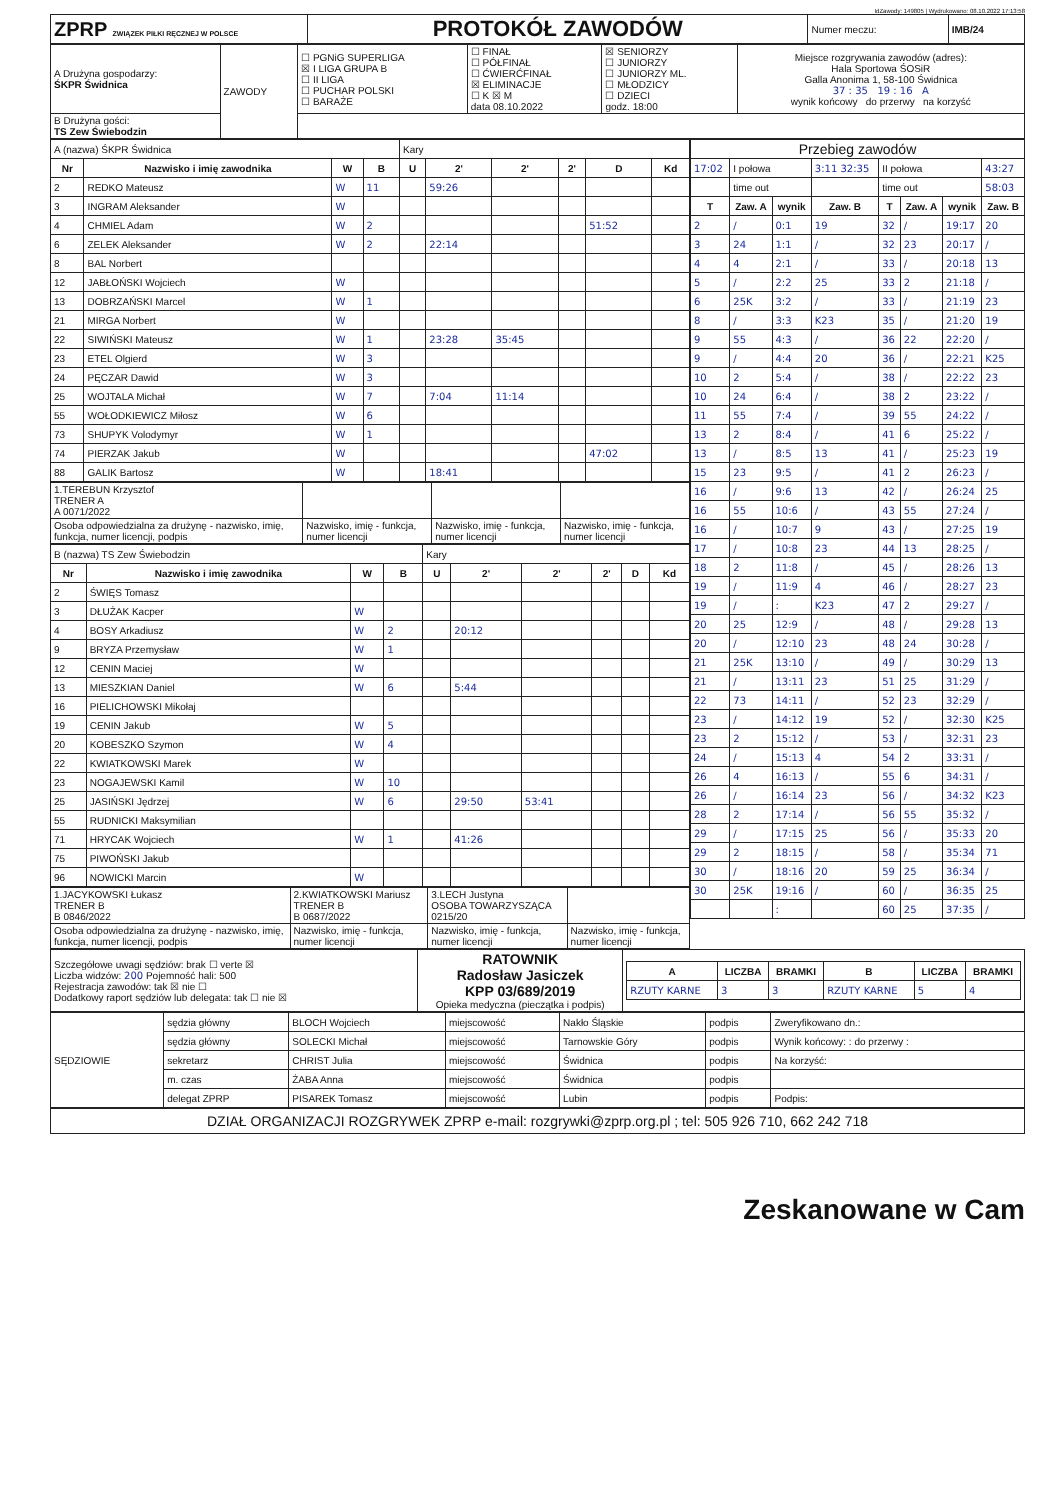IdZawody: 149805 | Wydrukowano: 08.10.2022 17:13:58
| ZPRP ZWIĄZEK PIŁKI RĘCZNEJ W POLSCE | PROTOKÓŁ ZAWODÓW | Numer meczu: | IMB/24 |
| A Drużyna gospodarzy: ŚKPR Świdnica | ZAWODY | ☐ PGNiG SUPERLIGA ☒ I LIGA GRUPA B ☐ II LIGA ☐ PUCHAR POLSKI ☐ BARAŻE | ☐ FINAŁ ☐ PÓŁFINAŁ ☐ ĆWIERĆFINAŁ ☒ ELIMINACJE ☐ K ☒ M data 08.10.2022 | ☒ SENIORZY ☐ JUNIORZY ☐ JUNIORZY ML. ☐ MŁODZICY ☐ DZIECI godz. 18:00 | Miejsce rozgrywania zawodów (adres): Hala Sportowa ŚOSiR Galla Anonima 1, 58-100 Świdnica 37 : 35 19 : 16 A wynik końcowy do przerwy na korzyść |
| B Drużyna gości: TS Zew Świebodzin | | | | | |
| A (nazwa) ŚKPR Świdnica | | | | Kary | | | | | |
| Nr | Nazwisko i imię zawodnika | W | B | U | 2' | 2' | 2' | D | Kd |
| 2 | REDKO Mateusz | W | 11 | | 59:26 | | | | |
| 3 | INGRAM Aleksander | W | | | | | | | |
| 4 | CHMIEL Adam | W | 2 | | | | | 51:52 | |
| 6 | ZELEK Aleksander | W | 2 | | 22:14 | | | | |
| 8 | BAL Norbert | | | | | | | | |
| 12 | JABŁOŃSKI Wojciech | W | | | | | | | |
| 13 | DOBRZAŃSKI Marcel | W | 1 | | | | | | |
| 21 | MIRGA Norbert | W | | | | | | | |
| 22 | SIWIŃSKI Mateusz | W | 1 | | 23:28 | 35:45 | | | |
| 23 | ETEL Olgierd | W | 3 | | | | | | |
| 24 | PĘCZAR Dawid | W | 3 | | | | | | |
| 25 | WOJTALA Michał | W | 7 | | 7:04 | 11:14 | | | |
| 55 | WOŁODKIEWICZ Miłosz | W | 6 | | | | | | |
| 73 | SHUPYK Volodymyr | W | 1 | | | | | | |
| 74 | PIERZAK Jakub | W | | | | | | 47:02 | |
| 88 | GALIK Bartosz | W | | | 18:41 | | | | |
| 1.TEREBUN Krzysztof TRENER A A 0071/2022 | | | |
| Osoba odpowiedzialna za drużynę - nazwisko, imię, funkcja, numer licencji, podpis | Nazwisko, imię - funkcja, numer licencji | Nazwisko, imię - funkcja, numer licencji | Nazwisko, imię - funkcja, numer licencji |
| B (nazwa) TS Zew Świebodzin | | | | Kary | | | | | |
| Nr | Nazwisko i imię zawodnika | W | B | U | 2' | 2' | 2' | D | Kd |
| 2 | ŚWIĘS Tomasz | | | | | | | | |
| 3 | DŁUŻAK Kacper | W | | | | | | | |
| 4 | BOSY Arkadiusz | W | 2 | | 20:12 | | | | |
| 9 | BRYZA Przemysław | W | 1 | | | | | | |
| 12 | CENIN Maciej | W | | | | | | | |
| 13 | MIESZKIAN Daniel | W | 6 | | 5:44 | | | | |
| 16 | PIELICHOWSKI Mikołaj | | | | | | | | |
| 19 | CENIN Jakub | W | 5 | | | | | | |
| 20 | KOBESZKO Szymon | W | 4 | | | | | | |
| 22 | KWIATKOWSKI Marek | W | | | | | | | |
| 23 | NOGAJEWSKI Kamil | W | 10 | | | | | | |
| 25 | JASIŃSKI Jędrzej | W | 6 | | 29:50 | 53:41 | | | |
| 55 | RUDNICKI Maksymilian | | | | | | | | |
| 71 | HRYCAK Wojciech | W | 1 | | 41:26 | | | | |
| 75 | PIWOŃSKI Jakub | | | | | | | | |
| 96 | NOWICKI Marcin | W | | | | | | | |
| 1.JACYKOWSKI Łukasz TRENER B B 0846/2022 | 2.KWIATKOWSKI Mariusz TRENER B B 0687/2022 | 3.LECH Justyna OSOBA TOWARZYSZĄCA 0215/20 | |
| Osoba odpowiedzialna za drużynę - nazwisko, imię, funkcja, numer licencji, podpis | Nazwisko, imię - funkcja, numer licencji | Nazwisko, imię - funkcja, numer licencji | Nazwisko, imię - funkcja, numer licencji |
| Przebieg zawodów | | | | | | | |
| 17:02 | I połowa | | 3:11 32:35 | II połowa | | | 43:27 |
| | time out | | | time out | | | 58:03 |
| T | Zaw. A | wynik | Zaw. B | T | Zaw. A | wynik | Zaw. B |
| 2 | / | 0:1 | 19 | 32 | / | 19:17 | 20 |
| 3 | 24 | 1:1 | / | 32 | 23 | 20:17 | / |
| 4 | 4 | 2:1 | / | 33 | / | 20:18 | 13 |
| 5 | / | 2:2 | 25 | 33 | 2 | 21:18 | / |
| 6 | 25K | 3:2 | / | 33 | / | 21:19 | 23 |
| 8 | / | 3:3 | K23 | 35 | / | 21:20 | 19 |
| 9 | 55 | 4:3 | / | 36 | 22 | 22:20 | / |
| 9 | / | 4:4 | 20 | 36 | / | 22:21 | K25 |
| 10 | 2 | 5:4 | / | 38 | / | 22:22 | 23 |
| 10 | 24 | 6:4 | / | 38 | 2 | 23:22 | / |
| 11 | 55 | 7:4 | / | 39 | 55 | 24:22 | / |
| 13 | 2 | 8:4 | / | 41 | 6 | 25:22 | / |
| 13 | / | 8:5 | 13 | 41 | / | 25:23 | 19 |
| 15 | 23 | 9:5 | / | 41 | 2 | 26:23 | / |
| 16 | / | 9:6 | 13 | 42 | / | 26:24 | 25 |
| 16 | 55 | 10:6 | / | 43 | 55 | 27:24 | / |
| 16 | / | 10:7 | 9 | 43 | / | 27:25 | 19 |
| 17 | / | 10:8 | 23 | 44 | 13 | 28:25 | / |
| 18 | 2 | 11:8 | / | 45 | / | 28:26 | 13 |
| 19 | / | 11:9 | 4 | 46 | / | 28:27 | 23 |
| 19 | / | : | K23 | 47 | 2 | 29:27 | / |
| 20 | 25 | 12:9 | / | 48 | / | 29:28 | 13 |
| 20 | / | 12:10 | 23 | 48 | 24 | 30:28 | / |
| 21 | 25K | 13:10 | / | 49 | / | 30:29 | 13 |
| 21 | / | 13:11 | 23 | 51 | 25 | 31:29 | / |
| 22 | 73 | 14:11 | / | 52 | 23 | 32:29 | / |
| 23 | / | 14:12 | 19 | 52 | / | 32:30 | K25 |
| 23 | 2 | 15:12 | / | 53 | / | 32:31 | 23 |
| 24 | / | 15:13 | 4 | 54 | 2 | 33:31 | / |
| 26 | 4 | 16:13 | / | 55 | 6 | 34:31 | / |
| 26 | / | 16:14 | 23 | 56 | / | 34:32 | K23 |
| 28 | 2 | 17:14 | / | 56 | 55 | 35:32 | / |
| 29 | / | 17:15 | 25 | 56 | / | 35:33 | 20 |
| 29 | 2 | 18:15 | / | 58 | / | 35:34 | 71 |
| 30 | / | 18:16 | 20 | 59 | 25 | 36:34 | / |
| 30 | 25K | 19:16 | / | 60 | / | 36:35 | 25 |
| | | : | | 60 | 25 | 37:35 | / |
| Szczegółowe uwagi sędziów: brak ☐ verte ☒ Liczba widzów: 200 Pojemność hali: 500 Rejestracja zawodów: tak ☒ nie ☐ Dodatkowy raport sędziów lub delegata: tak ☐ nie ☒ | RATOWNIK Radosław Jasiczek KPP 03/689/2019 Opieka medyczna (pieczątka i podpis) | / A / LICZBA / BRAMKI / B / LICZBA / BRAMKI / / --- / --- / --- / --- / --- / --- / / RZUTY KARNE / 3 / 3 / RZUTY KARNE / 5 / 4 / |
| SĘDZIOWIE | sędzia główny | BLOCH Wojciech | miejscowość | Nakło Śląskie | podpis | Zweryfikowano dn.: |
| | sędzia główny | SOLECKI Michał | miejscowość | Tarnowskie Góry | podpis | Wynik końcowy: : do przerwy : |
| | sekretarz | CHRIST Julia | miejscowość | Świdnica | podpis | Na korzyść: |
| | m. czas | ŻABA Anna | miejscowość | Świdnica | podpis | |
| | delegat ZPRP | PISAREK Tomasz | miejscowość | Lubin | podpis | Podpis: |
DZIAŁ ORGANIZACJI ROZGRYWEK ZPRP e-mail: rozgrywki@zprp.org.pl ; tel: 505 926 710, 662 242 718
Zeskanowane w Cam